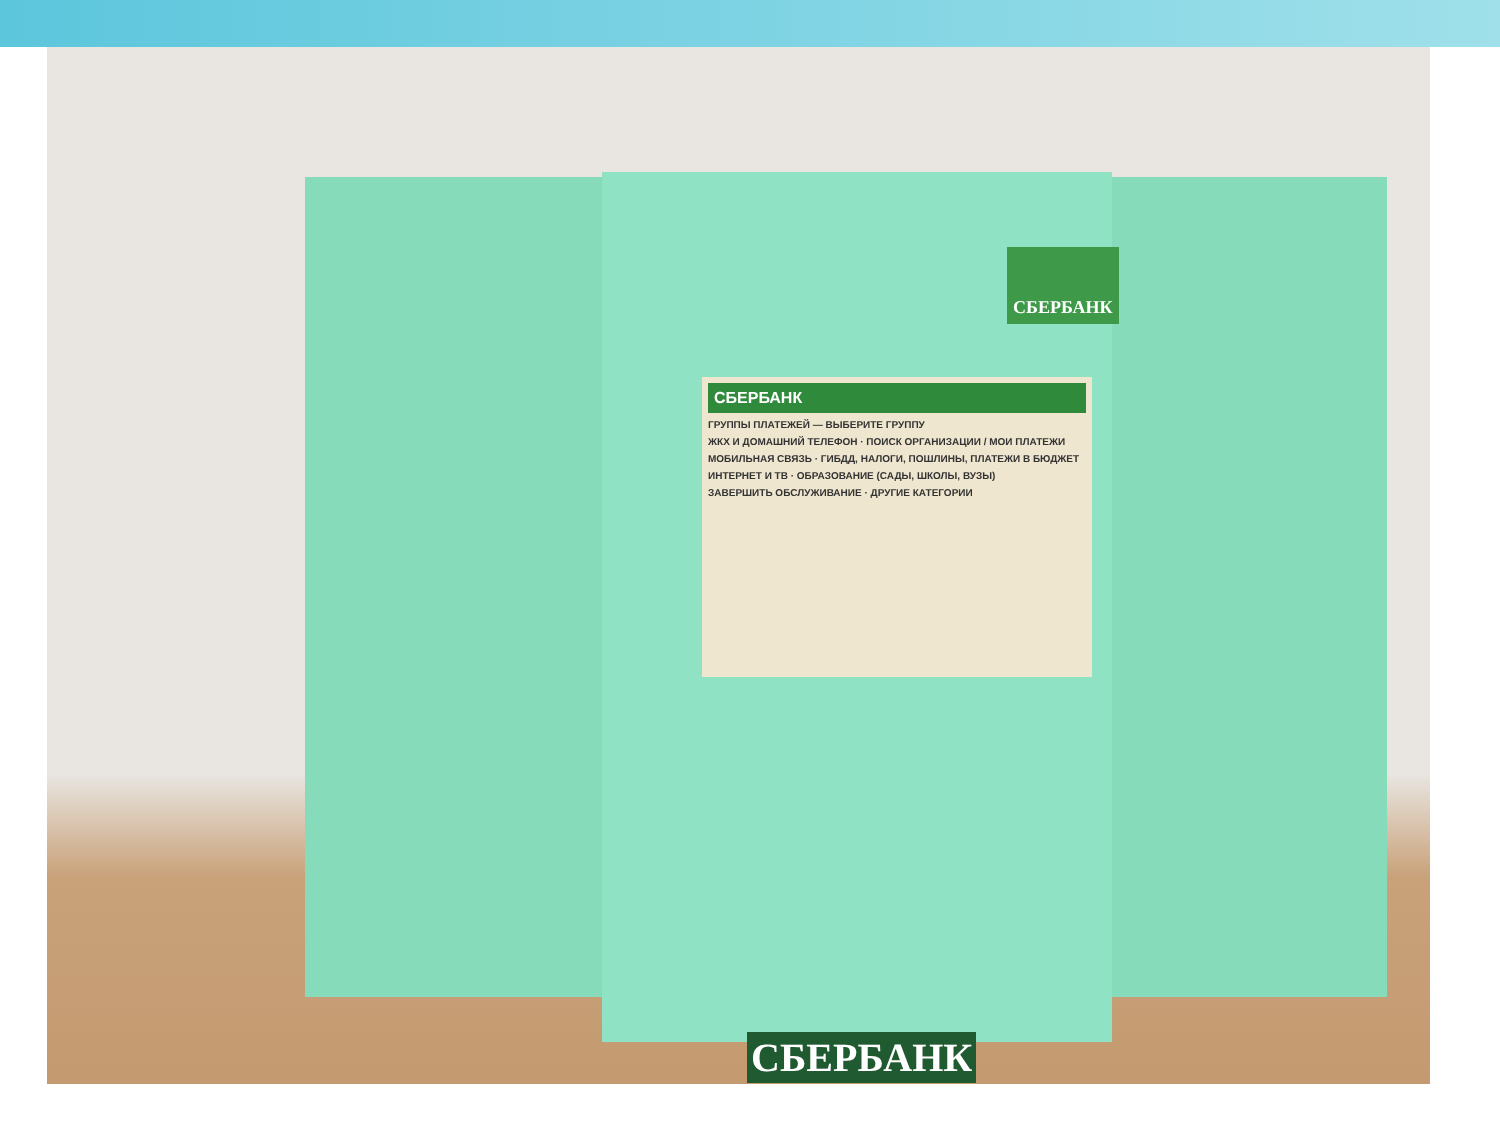СБЕРБАНК
СБЕРБАНК
ГРУППЫ ПЛАТЕЖЕЙ — ВЫБЕРИТЕ ГРУППУ
ЖКХ И ДОМАШНИЙ ТЕЛЕФОН · ПОИСК ОРГАНИЗАЦИИ / МОИ ПЛАТЕЖИ
МОБИЛЬНАЯ СВЯЗЬ · ГИБДД, НАЛОГИ, ПОШЛИНЫ, ПЛАТЕЖИ В БЮДЖЕТ
ИНТЕРНЕТ И ТВ · ОБРАЗОВАНИЕ (САДЫ, ШКОЛЫ, ВУЗЫ)
ЗАВЕРШИТЬ ОБСЛУЖИВАНИЕ · ДРУГИЕ КАТЕГОРИИ
СБЕРБАНК